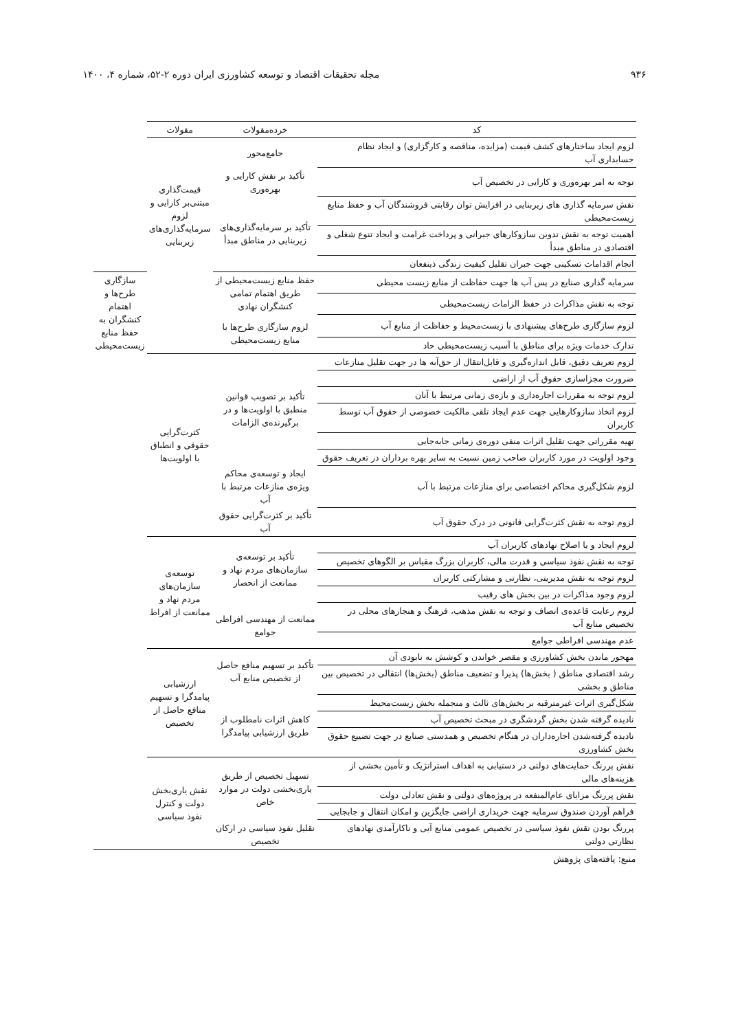۹۳۶ مجله تحقیقات اقتصاد و توسعه کشاورزی ایران دوره ۲-۵۲، شماره ۴، ۱۴۰۰
| کد | خرده‌مقولات | مقولات | |
| --- | --- | --- | --- |
| لزوم ایجاد ساختارهای کشف قیمت (مزایده، مناقصه و کارگزاری) و ایجاد نظام حسابداری آب | جامع‌محور | قیمت‌گذاری مبتنی‌بر کارایی و لزوم سرمایه‌گذاری‌های زیربنایی | |
| توجه به امر بهره‌وری و کارایی در تخصیص آب | تأکید بر نقش کارایی و بهره‌وری | | |
| نقش سرمایه گذاری های زیربنایی در افزایش توان رقابتی فروشندگان آب و حفظ منابع زیست‌محیطی | تأکید بر سرمایه‌گذاری‌های زیربنایی در مناطق مبدأ | | |
| اهمیت توجه به نقش تدوین سازوکارهای جبرانی و پرداخت غرامت و ایجاد تنوع شغلی و اقتصادی در مناطق مبدأ | | | |
| انجام اقدامات تسکینی جهت جبران تقلیل کیفیت زندگی ذینفعان | | | |
| سرمایه گذاری صنایع در پس آب ها جهت حفاظت از منابع زیست محیطی | حفظ منابع زیست‌محیطی از طریق اهتمام تمامی کنشگران نهادی | | سازگاری طرح‌ها و اهتمام کنشگران به حفظ منابع زیست‌محیطی |
| توجه به نقش مذاکرات در حفظ الزامات زیست‌محیطی | | | |
| لزوم سازگاری طرح‌های پیشنهادی با زیست‌محیط و حفاظت از منابع آب | لزوم سازگاری طرح‌ها با منابع زیست‌محیطی | | |
| تدارک خدمات ویژه برای مناطق با آسیب زیست‌محیطی حاد | | | |
| لزوم تعریف دقیق، قابل اندازه‌گیری و قابل‌انتقال از حق‌آبه ها در جهت تقلیل منازعات | تأکید بر تصویب قوانین منطبق با اولویت‌ها و در برگیرنده‌ی الزامات | کثرت‌گرایی حقوقی و انطباق با اولویت‌ها | |
| ضرورت مجزاسازی حقوق آب از اراضی | | | |
| لزوم توجه به مقررات اجاره‌داری و بازه‌ی زمانی مرتبط با آنان | | | |
| لزوم اتخاذ سازوکارهایی جهت عدم ایجاد تلقی مالکیت خصوصی از حقوق آب توسط کاربران | | | |
| تهیه مقرراتی جهت تقلیل اثرات منفی دوره‌ی زمانی جابه‌جایی | | | |
| وجود اولویت در مورد کاربران صاحب زمین نسبت به سایر بهره برداران در تعریف حقوق | | | |
| لزوم شکل‌گیری محاکم اختصاصی برای منازعات مرتبط با آب | ایجاد و توسعه‌ی محاکم ویژه‌ی منازعات مرتبط با آب | | |
| لزوم توجه به نقش کثرت‌گرایی قانونی در درک حقوق آب | تأکید بر کثرت‌گرایی حقوق آب | | |
| لزوم ایجاد و یا اصلاح نهادهای کاربران آب | تأکید بر توسعه‌ی سازمان‌های مردم نهاد و ممانعت از انحصار | توسعه‌ی سازمان‌های مردم نهاد و ممانعت از افراط | |
| توجه به نقش نفوذ سیاسی و قدرت مالی، کاربران بزرگ مقیاس بر الگوهای تخصیص | | | |
| لزوم توجه به نقش مدیریتی، نظارتی و مشارکتی کاربران | | | |
| لزوم وجود مذاکرات در بین بخش های رقیب | | | |
| لزوم رعایت قاعده‌ی انصاف و توجه به نقش مذهب، فرهنگ و هنجارهای محلی در تخصیص منابع آب | ممانعت از مهندسی افراطی جوامع | | |
| عدم مهندسی افراطی جوامع | | | |
| مهجور ماندن بخش کشاورزی و مقصر خواندن و کوشش به نابودی آن | تأکید بر تسهیم منافع حاصل از تخصیص منابع آب | ارزشیابی پیامدگرا و تسهیم منافع حاصل از تخصیص | |
| رشد اقتصادی مناطق ( بخش‌ها) پذیرا و تضعیف مناطق (بخش‌ها) انتقالی در تخصیص بین مناطق و بخشی | | | |
| شکل‌گیری اثرات غیرمترقبه بر بخش‌های ثالث و منجمله بخش زیست‌محیط | کاهش اثرات نامطلوب از طریق ارزشیابی پیامدگرا | | |
| نادیده گرفته شدن بخش گردشگری در مبحث تخصیص آب | | | |
| نادیده گرفته‌شدن اجاره‌داران در هنگام تخصیص و همدستی صنایع در جهت تضییع حقوق بخش کشاورزی | | | |
| نقش پررنگ حمایت‌های دولتی در دستیابی به اهداف استراتژیک و تأمین بخشی از هزینه‌های مالی | تسهیل تخصیص از طریق یاری‌بخشی دولت در موارد خاص | نقش یاری‌بخش دولت و کنترل نفوذ سیاسی | |
| نقش پررنگ مزایای عام‌المنفعه در پروژه‌های دولتی و نقش تعادلی دولت | | | |
| فراهم آوردن صندوق سرمایه جهت خریداری اراضی جایگزین و امکان انتقال و جابجایی | | | |
| پررنگ بودن نقش نفوذ سیاسی در تخصیص عمومی منابع آبی و ناکارآمدی نهادهای نظارتی دولتی | تقلیل نفوذ سیاسی در ارکان تخصیص | | |
منبع: یافته‌های پژوهش